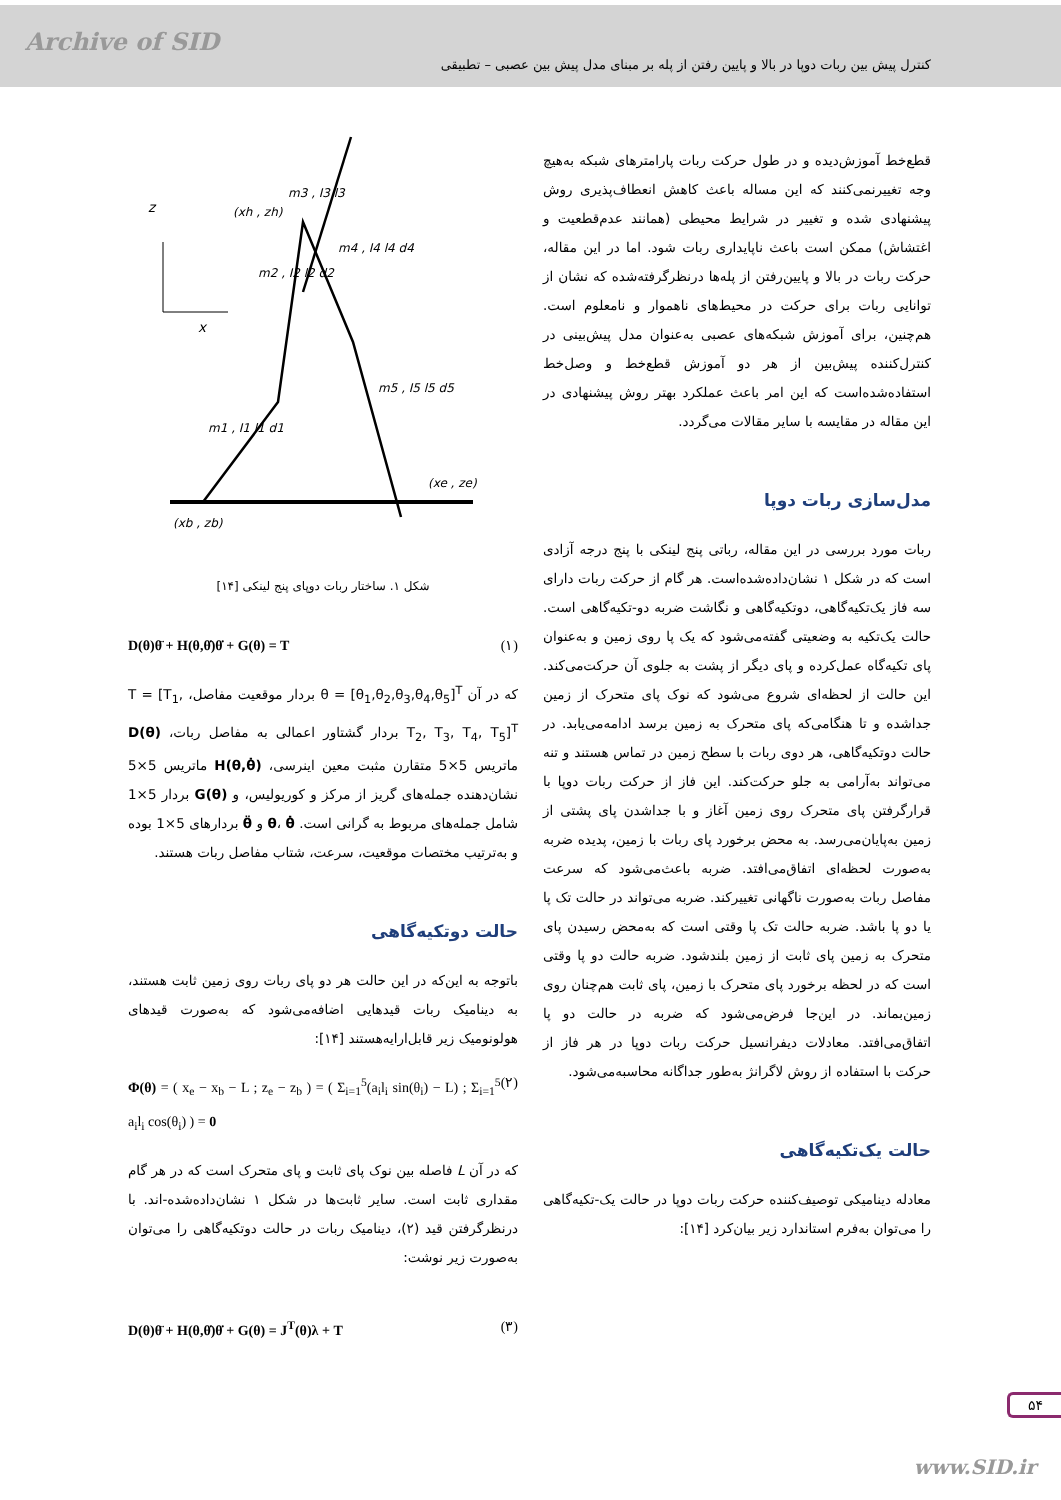Archive of SID
کنترل پیش بین ربات دوپا در بالا و پایین رفتن از پله بر مبنای مدل پیش بین عصبی – تطبیقی
قطع‌خط آموزش‌دیده و در طول حرکت ربات پارامترهای شبکه به‌هیچ وجه تغییرنمی‌کنند که این مساله باعث کاهش انعطاف‌پذیری روش پیشنهادی شده و تغییر در شرایط محیطی (همانند عدم‌قطعیت و اغتشاش) ممکن است باعث ناپایداری ربات شود. اما در این مقاله، حرکت ربات در بالا و پایین‌رفتن از پله‌ها درنظرگرفته‌شده که نشان از توانایی ربات برای حرکت در محیط‌های ناهموار و نامعلوم است. هم‌چنین، برای آموزش شبکه‌های عصبی به‌عنوان مدل پیش‌بینی در کنترل‌کننده پیش‌بین از هر دو آموزش قطع‌خط و وصل‌خط استفاده‌شده‌است که این امر باعث عملکرد بهتر روش پیشنهادی در این مقاله در مقایسه با سایر مقالات می‌گردد.
مدل‌سازی ربات دوپا
ربات مورد بررسی در این مقاله، رباتی پنج لینکی با پنج درجه آزادی است که در شکل ۱ نشان‌داده‌شده‌است. هر گام از حرکت ربات دارای سه فاز یک‌تکیه‌گاهی، دوتکیه‌گاهی و نگاشت ضربه دو-تکیه‌گاهی است. حالت یک‌تکیه به وضعیتی گفته‌می‌شود که یک پا روی زمین و به‌عنوان پای تکیه‌گاه عمل‌کرده و پای دیگر از پشت به جلوی آن حرکت‌می‌کند. این حالت از لحظه‌ای شروع می‌شود که نوک پای متحرک از زمین جداشده و تا هنگامی‌که پای متحرک به زمین برسد ادامه‌می‌یابد. در حالت دوتکیه‌گاهی، هر دوی ربات با سطح زمین در تماس هستند و تنه می‌تواند به‌آرامی به جلو حرکت‌کند. این فاز از حرکت ربات دوپا با قرارگرفتن پای متحرک روی زمین آغاز و با جداشدن پای پشتی از زمین به‌پایان‌می‌رسد. به محض برخورد پای ربات با زمین، پدیده ضربه به‌صورت لحظه‌ای اتفاق‌می‌افتد. ضربه باعث‌می‌شود که سرعت مفاصل ربات به‌صورت ناگهانی تغییرکند. ضربه می‌تواند در حالت تک پا یا دو پا باشد. ضربه حالت تک پا وقتی است که به‌محض رسیدن پای متحرک به زمین پای ثابت از زمین بلندشود. ضربه حالت دو پا وقتی است که در لحظه برخورد پای متحرک با زمین، پای ثابت هم‌چنان روی زمین‌بماند. در این‌جا فرض‌می‌شود که ضربه در حالت دو پا اتفاق‌می‌افتد. معادلات دیفرانسیل حرکت ربات دوپا در هر فاز از حرکت با استفاده از روش لاگرانژ به‌طور جداگانه محاسبه‌می‌شود.
حالت یک‌تکیه‌گاهی
معادله دینامیکی توصیف‌کننده حرکت ربات دوپا در حالت یک-تکیه‌گاهی را می‌توان به‌فرم استاندارد زیر بیان‌کرد [۱۴]:
z
x
(xh , zh)
(xe , ze)
(xb , zb)
m3 , I3 l3
m2 , I2 l2 d2
m4 , I4 l4 d4
m1 , I1 l1 d1
m5 , I5 l5 d5
شکل ۱. ساختار ربات دوپای پنج لینکی [۱۴]
D(θ)θ̈ + H(θ,θ̇)θ̇ + G(θ) = T (۱)
که در آن θ = [θ<sub>1</sub>,θ<sub>2</sub>,θ<sub>3</sub>,θ<sub>4</sub>,θ<sub>5</sub>]<sup>T</sup> بردار موقعیت مفاصل، T = [T<sub>1</sub>, T<sub>2</sub>, T<sub>3</sub>, T<sub>4</sub>, T<sub>5</sub>]<sup>T</sup> بردار گشتاور اعمالی به مفاصل ربات، D(θ) ماتریس 5×5 متقارن مثبت معین اینرسی، H(θ,θ̇) ماتریس 5×5 نشان‌دهنده جمله‌های گریز از مرکز و کوریولیس، و G(θ) بردار 5×1 شامل جمله‌های مربوط به گرانی است. θ، θ̇ و θ̈ بردارهای 5×1 بوده و به‌ترتیب مختصات موقعیت، سرعت، شتاب مفاصل ربات هستند.
حالت دوتکیه‌گاهی
باتوجه به این‌که در این حالت هر دو پای ربات روی زمین ثابت هستند، به دینامیک ربات قیدهایی اضافه‌می‌شود که به‌صورت قیدهای هولونومیک زیر قابل‌ارایه‌هستند [۱۴]:
Φ(θ) = ( x<sub>e</sub> − x<sub>b</sub> − L ; z<sub>e</sub> − z<sub>b</sub> ) = ( Σ<sub>i=1</sub><sup>5</sup>(a<sub>i</sub>l<sub>i</sub> sin(θ<sub>i</sub>) − L) ; Σ<sub>i=1</sub><sup>5</sup> a<sub>i</sub>l<sub>i</sub> cos(θ<sub>i</sub>) ) = 0 (۲)
که در آن L فاصله بین نوک پای ثابت و پای متحرک است که در هر گام مقداری ثابت است. سایر ثابت‌ها در شکل ۱ نشان‌داده‌شده-اند. با درنظرگرفتن قید (۲)، دینامیک ربات در حالت دوتکیه‌گاهی را می‌توان به‌صورت زیر نوشت:
D(θ)θ̈ + H(θ,θ̇)θ̇ + G(θ) = J<sup>T</sup>(θ)λ + T (۳)
۵۴
www.SID.ir